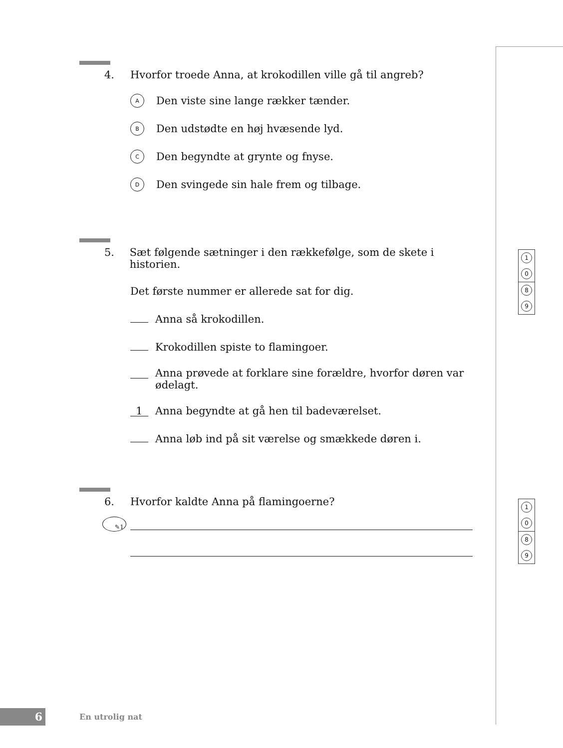4. Hvorfor troede Anna, at krokodillen ville gå til angreb?
A Den viste sine lange rækker tænder.
B Den udstødte en høj hvæsende lyd.
C Den begyndte at grynte og fnyse.
D Den svingede sin hale frem og tilbage.
5. Sæt følgende sætninger i den rækkefølge, som de skete i historien.
Det første nummer er allerede sat for dig.
Anna så krokodillen.
Krokodillen spiste to flamingoer.
Anna prøvede at forklare sine forældre, hvorfor døren var ødelagt.
1 Anna begyndte at gå hen til badeværelset.
Anna løb ind på sit værelse og smækkede døren i.
6. Hvorfor kaldte Anna på flamingoerne?
✎1
1
0
8
9
1
0
8
9
6
En utrolig nat